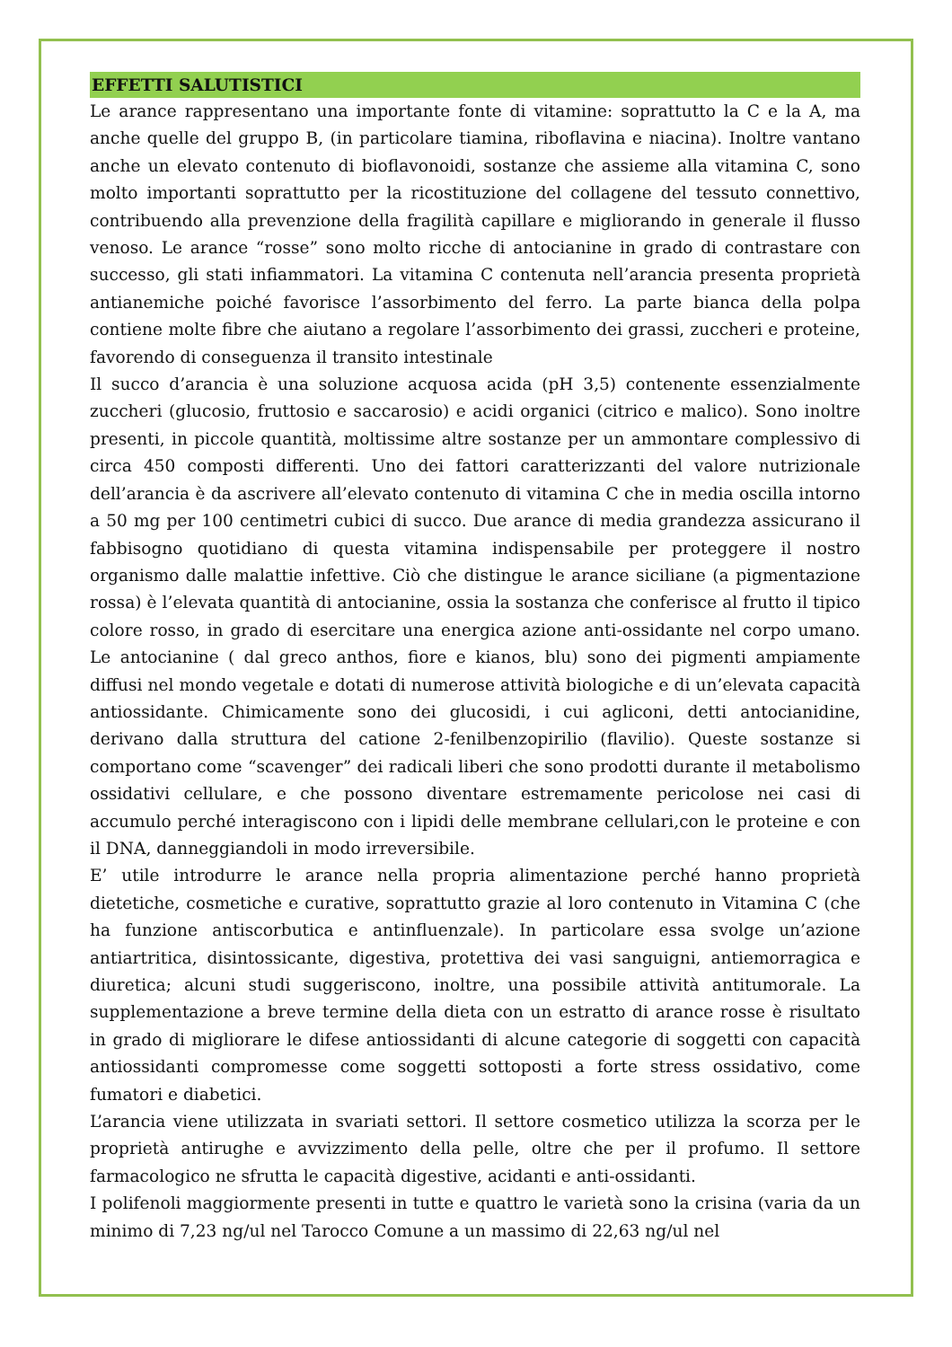EFFETTI SALUTISTICI
Le arance rappresentano una importante fonte di vitamine: soprattutto la C e la A, ma anche quelle del gruppo B, (in particolare tiamina, riboflavina e niacina). Inoltre vantano anche un elevato contenuto di bioflavonoidi, sostanze che assieme alla vitamina C, sono molto importanti soprattutto per la ricostituzione del collagene del tessuto connettivo, contribuendo alla prevenzione della fragilità capillare e migliorando in generale il flusso venoso. Le arance “rosse” sono molto ricche di antocianine in grado di contrastare con successo, gli stati infiammatori. La vitamina C contenuta nell’arancia presenta proprietà antianemiche poiché favorisce l’assorbimento del ferro. La parte bianca della polpa contiene molte fibre che aiutano a regolare l’assorbimento dei grassi, zuccheri e proteine, favorendo di conseguenza il transito intestinale
Il succo d’arancia è una soluzione acquosa acida (pH 3,5) contenente essenzialmente zuccheri (glucosio, fruttosio e saccarosio) e acidi organici (citrico e malico). Sono inoltre presenti, in piccole quantità, moltissime altre sostanze per un ammontare complessivo di circa 450 composti differenti. Uno dei fattori caratterizzanti del valore nutrizionale dell’arancia è da ascrivere all’elevato contenuto di vitamina C che in media oscilla intorno a 50 mg per 100 centimetri cubici di succo. Due arance di media grandezza assicurano il fabbisogno quotidiano di questa vitamina indispensabile per proteggere il nostro organismo dalle malattie infettive. Ciò che distingue le arance siciliane (a pigmentazione rossa) è l’elevata quantità di antocianine, ossia la sostanza che conferisce al frutto il tipico colore rosso, in grado di esercitare una energica azione anti-ossidante nel corpo umano. Le antocianine ( dal greco anthos, fiore e kianos, blu) sono dei pigmenti ampiamente diffusi nel mondo vegetale e dotati di numerose attività biologiche e di un’elevata capacità antiossidante. Chimicamente sono dei glucosidi, i cui agliconi, detti antocianidine, derivano dalla struttura del catione 2-fenilbenzopirilio (flavilio). Queste sostanze si comportano come “scavenger” dei radicali liberi che sono prodotti durante il metabolismo ossidativi cellulare, e che possono diventare estremamente pericolose nei casi di accumulo perché interagiscono con i lipidi delle membrane cellulari,con le proteine e con il DNA, danneggiandoli in modo irreversibile.
E’ utile introdurre le arance nella propria alimentazione perché hanno proprietà dietetiche, cosmetiche e curative, soprattutto grazie al loro contenuto in Vitamina C (che ha funzione antiscorbutica e antinfluenzale). In particolare essa svolge un’azione antiartritica, disintossicante, digestiva, protettiva dei vasi sanguigni, antiemorragica e diuretica; alcuni studi suggeriscono, inoltre, una possibile attività antitumorale. La supplementazione a breve termine della dieta con un estratto di arance rosse è risultato in grado di migliorare le difese antiossidanti di alcune categorie di soggetti con capacità antiossidanti compromesse come soggetti sottoposti a forte stress ossidativo, come fumatori e diabetici.
L’arancia viene utilizzata in svariati settori. Il settore cosmetico utilizza la scorza per le proprietà antirughe e avvizzimento della pelle, oltre che per il profumo. Il settore farmacologico ne sfrutta le capacità digestive, acidanti e anti-ossidanti.
I polifenoli maggiormente presenti in tutte e quattro le varietà sono la crisina (varia da un minimo di 7,23 ng/ul nel Tarocco Comune a un massimo di 22,63 ng/ul nel